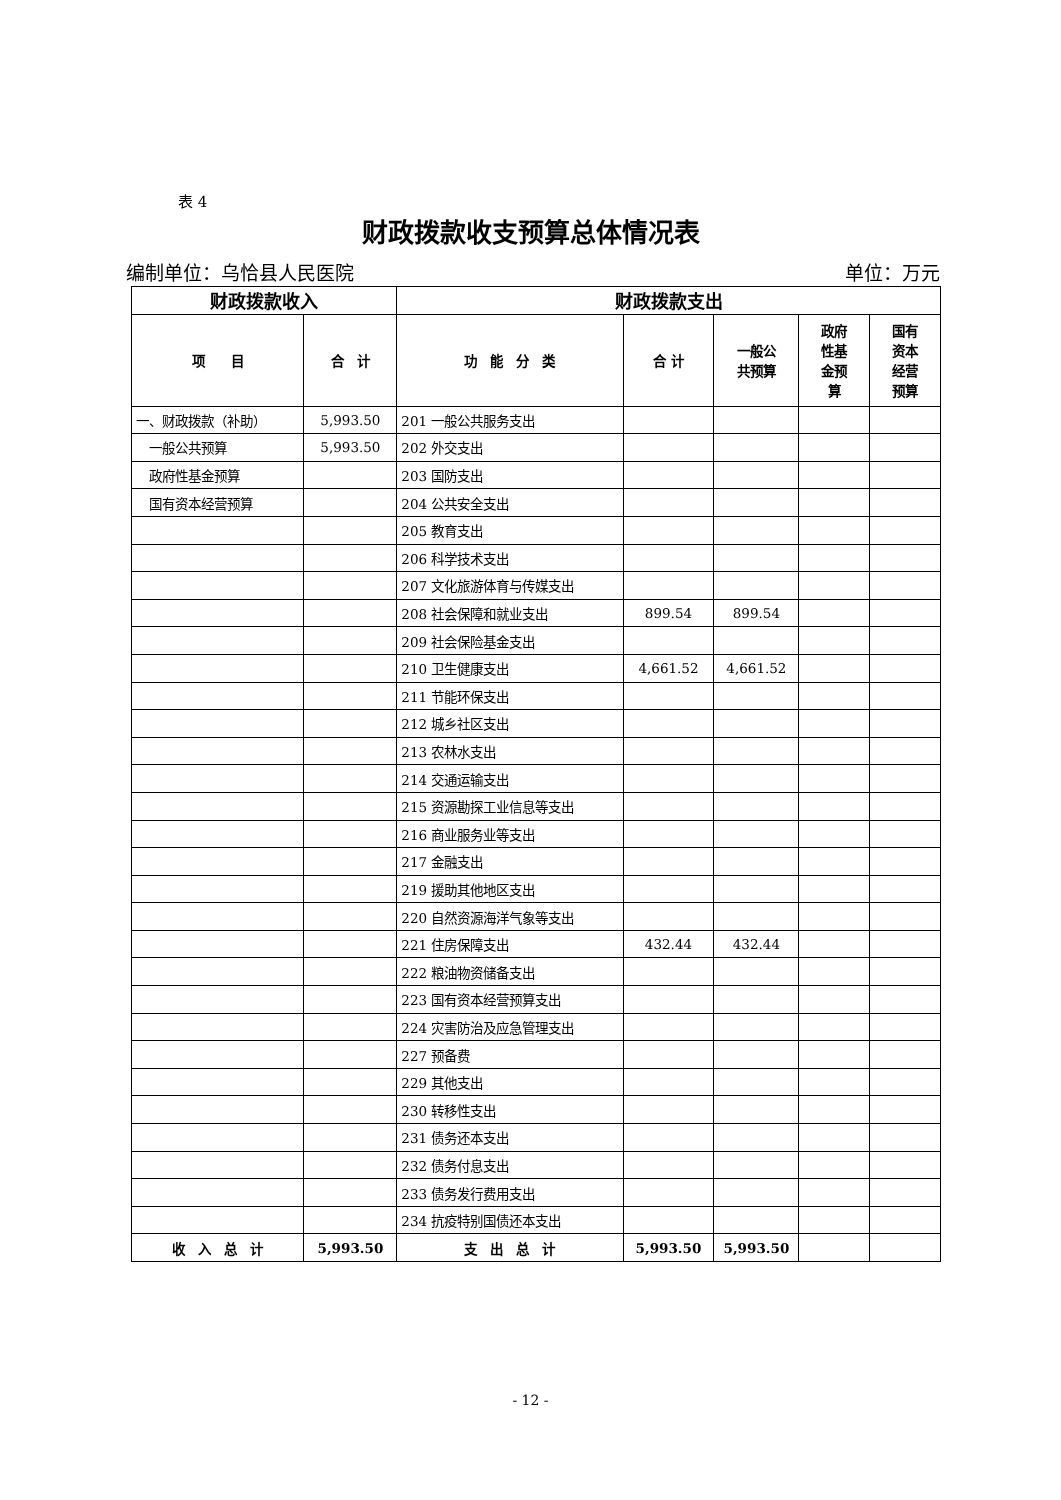表 4
财政拨款收支预算总体情况表
编制单位：乌恰县人民医院 单位：万元
| 财政拨款收入 | | 财政拨款支出 | | | | |
| --- | --- | --- | --- | --- | --- | --- |
| 项 目 | 合 计 | 功 能 分 类 | 合 计 | 一般公 共预算 | 政府 性基 金预 算 | 国有 资本 经营 预算 |
| 一、财政拨款（补助） | 5,993.50 | 201 一般公共服务支出 | | | | |
| 一般公共预算 | 5,993.50 | 202 外交支出 | | | | |
| 政府性基金预算 | | 203 国防支出 | | | | |
| 国有资本经营预算 | | 204 公共安全支出 | | | | |
| | | 205 教育支出 | | | | |
| | | 206 科学技术支出 | | | | |
| | | 207 文化旅游体育与传媒支出 | | | | |
| | | 208 社会保障和就业支出 | 899.54 | 899.54 | | |
| | | 209 社会保险基金支出 | | | | |
| | | 210 卫生健康支出 | 4,661.52 | 4,661.52 | | |
| | | 211 节能环保支出 | | | | |
| | | 212 城乡社区支出 | | | | |
| | | 213 农林水支出 | | | | |
| | | 214 交通运输支出 | | | | |
| | | 215 资源勘探工业信息等支出 | | | | |
| | | 216 商业服务业等支出 | | | | |
| | | 217 金融支出 | | | | |
| | | 219 援助其他地区支出 | | | | |
| | | 220 自然资源海洋气象等支出 | | | | |
| | | 221 住房保障支出 | 432.44 | 432.44 | | |
| | | 222 粮油物资储备支出 | | | | |
| | | 223 国有资本经营预算支出 | | | | |
| | | 224 灾害防治及应急管理支出 | | | | |
| | | 227 预备费 | | | | |
| | | 229 其他支出 | | | | |
| | | 230 转移性支出 | | | | |
| | | 231 债务还本支出 | | | | |
| | | 232 债务付息支出 | | | | |
| | | 233 债务发行费用支出 | | | | |
| | | 234 抗疫特别国债还本支出 | | | | |
| 收 入 总 计 | 5,993.50 | 支 出 总 计 | 5,993.50 | 5,993.50 | | |
- 12 -